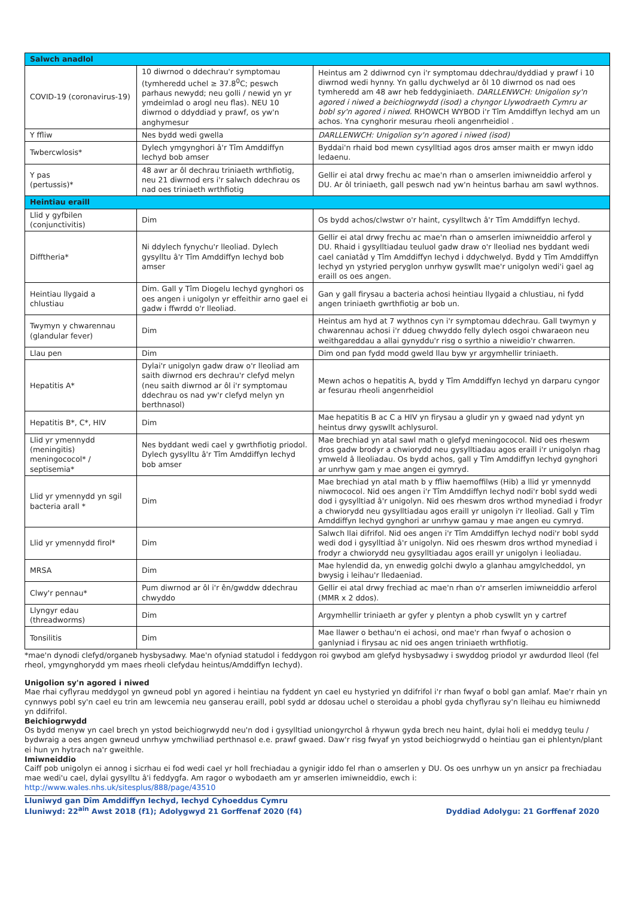| Salwch anadlol | | |
| --- | --- | --- |
| COVID-19 (coronavirus-19) | 10 diwrnod o ddechrau'r symptomau (tymheredd uchel ≥ 37.8<sup>0</sup>C; peswch parhaus newydd; neu golli / newid yn yr ymdeimlad o arogl neu flas). NEU 10 diwrnod o ddyddiad y prawf, os yw'n anghymesur | Heintus am 2 ddiwrnod cyn i'r symptomau ddechrau/dyddiad y prawf i 10 diwrnod wedi hynny. Yn gallu dychwelyd ar ôl 10 diwrnod os nad oes tymheredd am 48 awr heb feddyginiaeth. DARLLENWCH: Unigolion sy'n agored i niwed a beichiogrwydd (isod) a chyngor Llywodraeth Cymru ar bobl sy'n agored i niwed. RHOWCH WYBOD i'r Tîm Amddiffyn Iechyd am un achos. Yna cynghorir mesurau rheoli angenrheidiol . |
| Y ffliw | Nes bydd wedi gwella | DARLLENWCH: Unigolion sy'n agored i niwed (isod) |
| Twbercwlosis* | Dylech ymgynghori â'r Tîm Amddiffyn Iechyd bob amser | Byddai'n rhaid bod mewn cysylltiad agos dros amser maith er mwyn iddo ledaenu. |
| Y pas (pertussis)* | 48 awr ar ôl dechrau triniaeth wrthfiotig, neu 21 diwrnod ers i'r salwch ddechrau os nad oes triniaeth wrthfiotig | Gellir ei atal drwy frechu ac mae'n rhan o amserlen imiwneiddio arferol y DU. Ar ôl triniaeth, gall peswch nad yw'n heintus barhau am sawl wythnos. |
| Heintiau eraill | | |
| Llid y gyfbilen (conjunctivitis) | Dim | Os bydd achos/clwstwr o'r haint, cysylltwch â'r Tîm Amddiffyn Iechyd. |
| Difftheria* | Ni ddylech fynychu'r lleoliad. Dylech gysylltu â'r Tîm Amddiffyn Iechyd bob amser | Gellir ei atal drwy frechu ac mae'n rhan o amserlen imiwneiddio arferol y DU. Rhaid i gysylltiadau teuluol gadw draw o'r lleoliad nes byddant wedi cael caniatâd y Tîm Amddiffyn Iechyd i ddychwelyd. Bydd y Tîm Amddiffyn Iechyd yn ystyried peryglon unrhyw gyswllt mae'r unigolyn wedi'i gael ag eraill os oes angen. |
| Heintiau llygaid a chlustiau | Dim. Gall y Tîm Diogelu Iechyd gynghori os oes angen i unigolyn yr effeithir arno gael ei gadw i ffwrdd o'r lleoliad. | Gan y gall firysau a bacteria achosi heintiau llygaid a chlustiau, ni fydd angen triniaeth gwrthfiotig ar bob un. |
| Twymyn y chwarennau (glandular fever) | Dim | Heintus am hyd at 7 wythnos cyn i'r symptomau ddechrau. Gall twymyn y chwarennau achosi i'r ddueg chwyddo felly dylech osgoi chwaraeon neu weithgareddau a allai gynyddu'r risg o syrthio a niweidio'r chwarren. |
| Llau pen | Dim | Dim ond pan fydd modd gweld llau byw yr argymhellir triniaeth. |
| Hepatitis A* | Dylai'r unigolyn gadw draw o'r lleoliad am saith diwrnod ers dechrau'r clefyd melyn (neu saith diwrnod ar ôl i'r symptomau ddechrau os nad yw'r clefyd melyn yn berthnasol) | Mewn achos o hepatitis A, bydd y Tîm Amddiffyn Iechyd yn darparu cyngor ar fesurau rheoli angenrheidiol |
| Hepatitis B*, C*, HIV | Dim | Mae hepatitis B ac C a HIV yn firysau a gludir yn y gwaed nad ydynt yn heintus drwy gyswllt achlysurol. |
| Llid yr ymennydd (meningitis) meningococol* / septisemia* | Nes byddant wedi cael y gwrthfiotig priodol. Dylech gysylltu â'r Tîm Amddiffyn Iechyd bob amser | Mae brechiad yn atal sawl math o glefyd meningococol. Nid oes rheswm dros gadw brodyr a chwiorydd neu gysylltiadau agos eraill i'r unigolyn rhag ymweld â lleoliadau. Os bydd achos, gall y Tîm Amddiffyn Iechyd gynghori ar unrhyw gam y mae angen ei gymryd. |
| Llid yr ymennydd yn sgil bacteria arall * | Dim | Mae brechiad yn atal math b y ffliw haemoffilws (Hib) a llid yr ymennydd niwmococol. Nid oes angen i'r Tîm Amddiffyn Iechyd nodi'r bobl sydd wedi dod i gysylltiad â'r unigolyn. Nid oes rheswm dros wrthod mynediad i frodyr a chwiorydd neu gysylltiadau agos eraill yr unigolyn i'r lleoliad. Gall y Tîm Amddiffyn Iechyd gynghori ar unrhyw gamau y mae angen eu cymryd. |
| Llid yr ymennydd firol* | Dim | Salwch llai difrifol. Nid oes angen i'r Tîm Amddiffyn Iechyd nodi'r bobl sydd wedi dod i gysylltiad â'r unigolyn. Nid oes rheswm dros wrthod mynediad i frodyr a chwiorydd neu gysylltiadau agos eraill yr unigolyn i leoliadau. |
| MRSA | Dim | Mae hylendid da, yn enwedig golchi dwylo a glanhau amgylcheddol, yn bwysig i leihau'r lledaeniad. |
| Clwy'r pennau* | Pum diwrnod ar ôl i'r ên/gwddw ddechrau chwyddo | Gellir ei atal drwy frechiad ac mae'n rhan o'r amserlen imiwneiddio arferol (MMR x 2 ddos). |
| Llyngyr edau (threadworms) | Dim | Argymhellir triniaeth ar gyfer y plentyn a phob cyswllt yn y cartref |
| Tonsilitis | Dim | Mae llawer o bethau'n ei achosi, ond mae'r rhan fwyaf o achosion o ganlyniad i firysau ac nid oes angen triniaeth wrthfiotig. |
*mae'n dynodi clefyd/organeb hysbysadwy. Mae'n ofyniad statudol i feddygon roi gwybod am glefyd hysbysadwy i swyddog priodol yr awdurdod lleol (fel rheol, ymgynghorydd ym maes rheoli clefydau heintus/Amddiffyn Iechyd).
Unigolion sy'n agored i niwed
Mae rhai cyflyrau meddygol yn gwneud pobl yn agored i heintiau na fyddent yn cael eu hystyried yn ddifrifol i'r rhan fwyaf o bobl gan amlaf. Mae'r rhain yn cynnwys pobl sy'n cael eu trin am lewcemia neu ganserau eraill, pobl sydd ar ddosau uchel o steroidau a phobl gyda chyflyrau sy'n lleihau eu himiwnedd yn ddifrifol.
Beichiogrwydd
Os bydd menyw yn cael brech yn ystod beichiogrwydd neu'n dod i gysylltiad uniongyrchol â rhywun gyda brech neu haint, dylai holi ei meddyg teulu / bydwraig a oes angen gwneud unrhyw ymchwiliad perthnasol e.e. prawf gwaed. Daw'r risg fwyaf yn ystod beichiogrwydd o heintiau gan ei phlentyn/plant ei hun yn hytrach na'r gweithle.
Imiwneiddio
Caiff pob unigolyn ei annog i sicrhau ei fod wedi cael yr holl frechiadau a gynigir iddo fel rhan o amserlen y DU. Os oes unrhyw un yn ansicr pa frechiadau mae wedi'u cael, dylai gysylltu â'i feddygfa. Am ragor o wybodaeth am yr amserlen imiwneiddio, ewch i: http://www.wales.nhs.uk/sitesplus/888/page/43510
Lluniwyd gan Dîm Amddiffyn Iechyd, Iechyd Cyhoeddus Cymru
Lluniwyd: 22<sup>ain</sup> Awst 2018 (f1); Adolygwyd 21 Gorffenaf 2020 (f4)
Dyddiad Adolygu: 21 Gorffenaf 2020